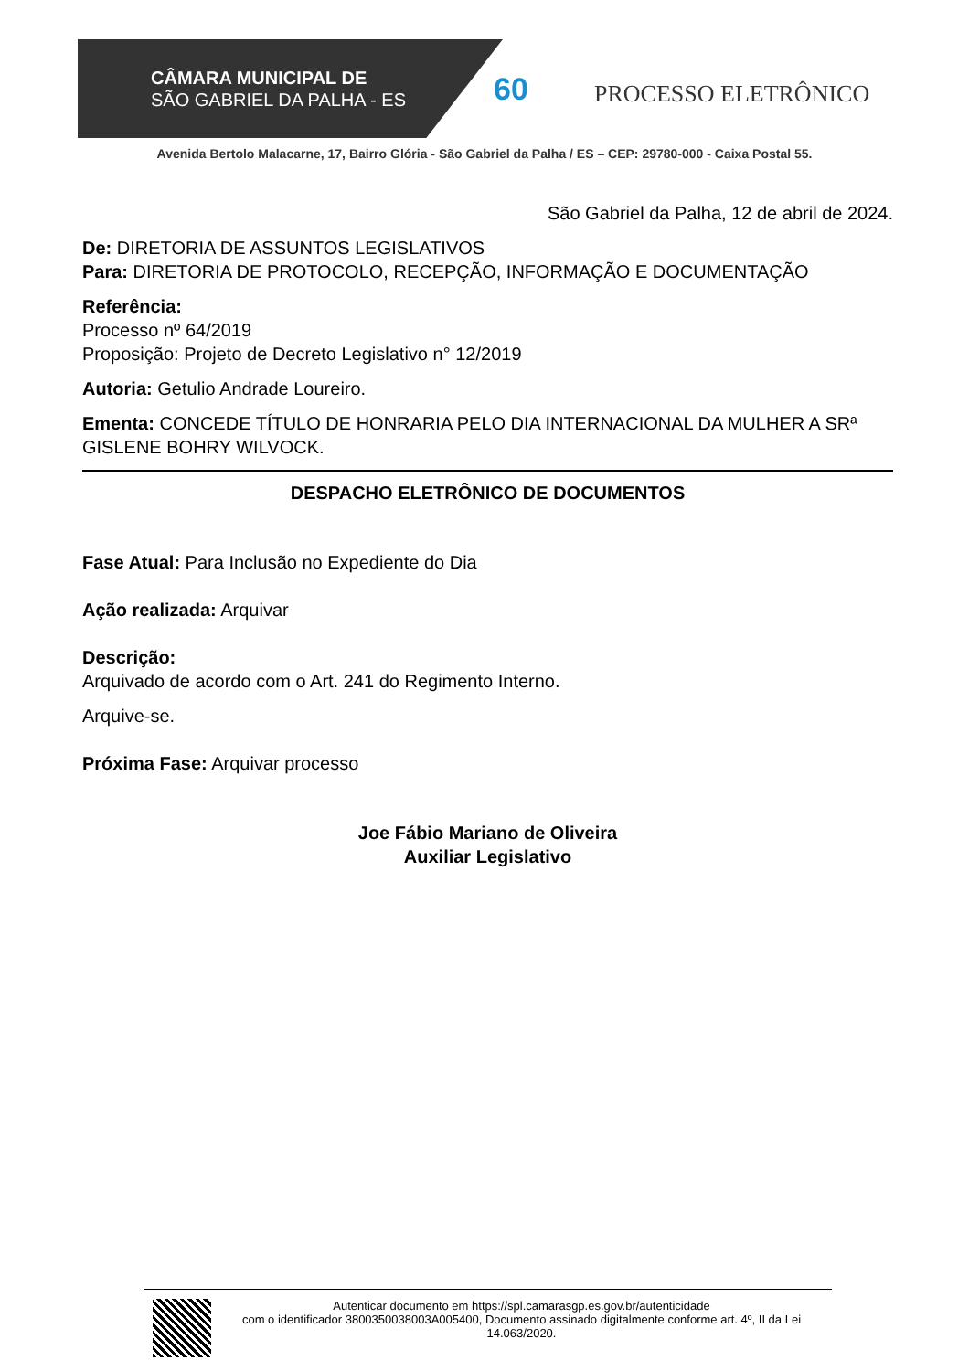CÂMARA MUNICIPAL DE
SÃO GABRIEL DA PALHA - ES
60 PROCESSO ELETRÔNICO
Avenida Bertolo Malacarne, 17, Bairro Glória - São Gabriel da Palha / ES – CEP: 29780-000 - Caixa Postal 55.
São Gabriel da Palha, 12 de abril de 2024.
De: DIRETORIA DE ASSUNTOS LEGISLATIVOS
Para: DIRETORIA DE PROTOCOLO, RECEPÇÃO, INFORMAÇÃO E DOCUMENTAÇÃO
Referência:
Processo nº 64/2019
Proposição: Projeto de Decreto Legislativo n° 12/2019
Autoria: Getulio Andrade Loureiro.
Ementa: CONCEDE TÍTULO DE HONRARIA PELO DIA INTERNACIONAL DA MULHER A SRª GISLENE BOHRY WILVOCK.
DESPACHO ELETRÔNICO DE DOCUMENTOS
Fase Atual: Para Inclusão no Expediente do Dia
Ação realizada: Arquivar
Descrição:
Arquivado de acordo com o Art. 241 do Regimento Interno.
Arquive-se.
Próxima Fase: Arquivar processo
Joe Fábio Mariano de Oliveira
Auxiliar Legislativo
Autenticar documento em https://spl.camarasgp.es.gov.br/autenticidade
com o identificador 3800350038003A005400, Documento assinado digitalmente conforme art. 4º, II da Lei 14.063/2020.